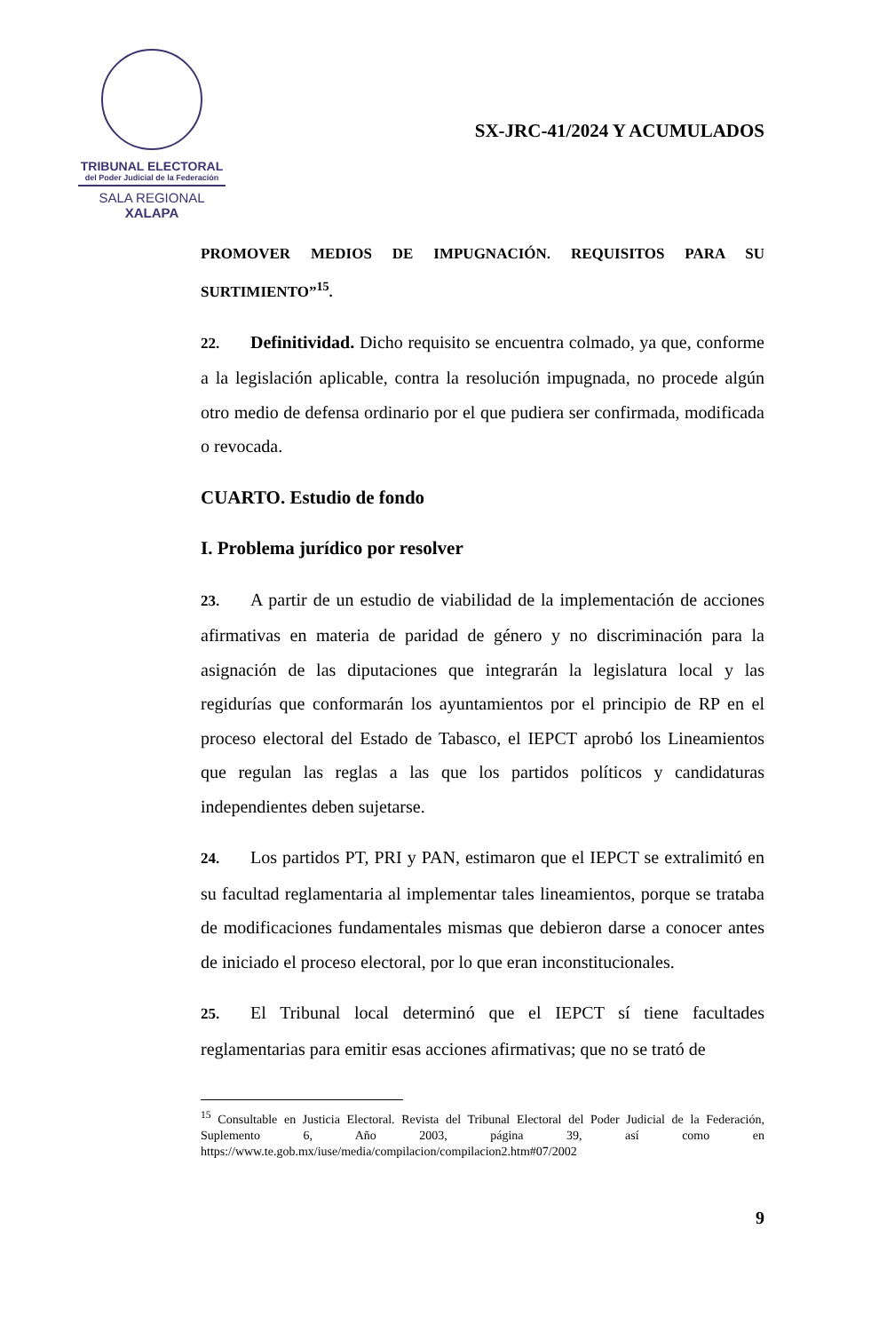TRIBUNAL ELECTORAL
del Poder Judicial de la Federación
SALA REGIONAL
XALAPA
SX-JRC-41/2024 Y ACUMULADOS
PROMOVER MEDIOS DE IMPUGNACIÓN. REQUISITOS PARA SU SURTIMIENTO”<sup>15</sup>.
22. Definitividad. Dicho requisito se encuentra colmado, ya que, conforme a la legislación aplicable, contra la resolución impugnada, no procede algún otro medio de defensa ordinario por el que pudiera ser confirmada, modificada o revocada.
CUARTO. Estudio de fondo
I. Problema jurídico por resolver
23. A partir de un estudio de viabilidad de la implementación de acciones afirmativas en materia de paridad de género y no discriminación para la asignación de las diputaciones que integrarán la legislatura local y las regidurías que conformarán los ayuntamientos por el principio de RP en el proceso electoral del Estado de Tabasco, el IEPCT aprobó los Lineamientos que regulan las reglas a las que los partidos políticos y candidaturas independientes deben sujetarse.
24. Los partidos PT, PRI y PAN, estimaron que el IEPCT se extralimitó en su facultad reglamentaria al implementar tales lineamientos, porque se trataba de modificaciones fundamentales mismas que debieron darse a conocer antes de iniciado el proceso electoral, por lo que eran inconstitucionales.
25. El Tribunal local determinó que el IEPCT sí tiene facultades reglamentarias para emitir esas acciones afirmativas; que no se trató de
<sup>15</sup> Consultable en Justicia Electoral. Revista del Tribunal Electoral del Poder Judicial de la Federación, Suplemento 6, Año 2003, página 39, así como en https://www.te.gob.mx/iuse/media/compilacion/compilacion2.htm#07/2002
9